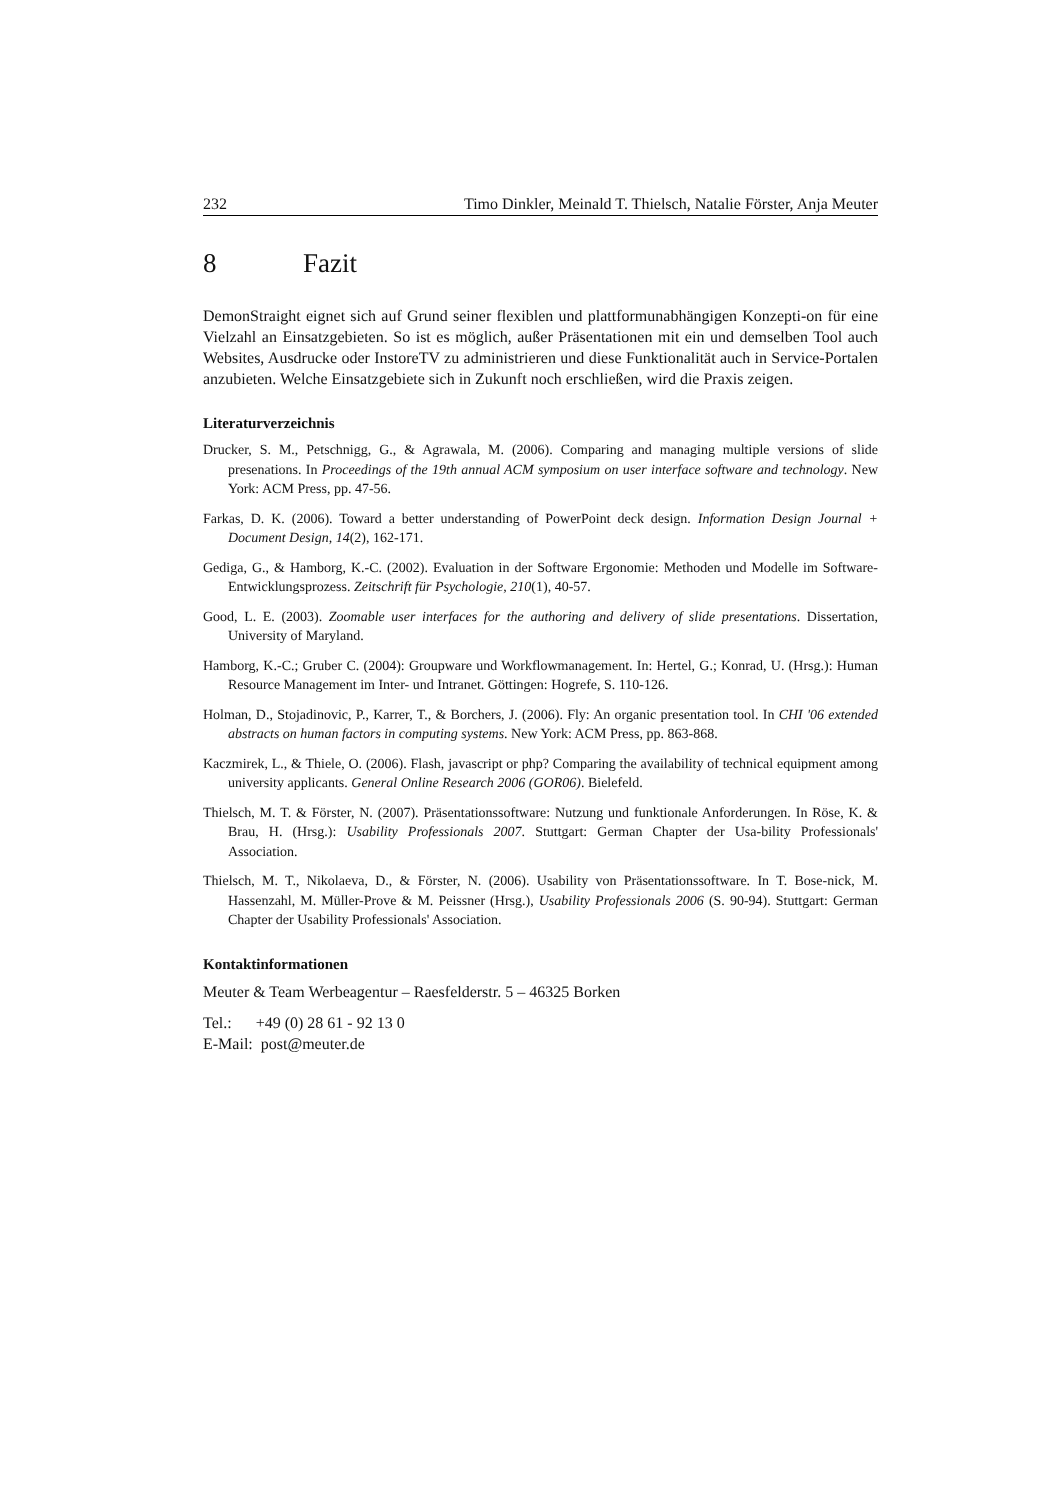232 Timo Dinkler, Meinald T. Thielsch, Natalie Förster, Anja Meuter
8 Fazit
DemonStraight eignet sich auf Grund seiner flexiblen und plattformunabhängigen Konzepti-on für eine Vielzahl an Einsatzgebieten. So ist es möglich, außer Präsentationen mit ein und demselben Tool auch Websites, Ausdrucke oder InstoreTV zu administrieren und diese Funktionalität auch in Service-Portalen anzubieten. Welche Einsatzgebiete sich in Zukunft noch erschließen, wird die Praxis zeigen.
Literaturverzeichnis
Drucker, S. M., Petschnigg, G., & Agrawala, M. (2006). Comparing and managing multiple versions of slide presenations. In Proceedings of the 19th annual ACM symposium on user interface software and technology. New York: ACM Press, pp. 47-56.
Farkas, D. K. (2006). Toward a better understanding of PowerPoint deck design. Information Design Journal + Document Design, 14(2), 162-171.
Gediga, G., & Hamborg, K.-C. (2002). Evaluation in der Software Ergonomie: Methoden und Modelle im Software-Entwicklungsprozess. Zeitschrift für Psychologie, 210(1), 40-57.
Good, L. E. (2003). Zoomable user interfaces for the authoring and delivery of slide presentations. Dissertation, University of Maryland.
Hamborg, K.-C.; Gruber C. (2004): Groupware und Workflowmanagement. In: Hertel, G.; Konrad, U. (Hrsg.): Human Resource Management im Inter- und Intranet. Göttingen: Hogrefe, S. 110-126.
Holman, D., Stojadinovic, P., Karrer, T., & Borchers, J. (2006). Fly: An organic presentation tool. In CHI '06 extended abstracts on human factors in computing systems. New York: ACM Press, pp. 863-868.
Kaczmirek, L., & Thiele, O. (2006). Flash, javascript or php? Comparing the availability of technical equipment among university applicants. General Online Research 2006 (GOR06). Bielefeld.
Thielsch, M. T. & Förster, N. (2007). Präsentationssoftware: Nutzung und funktionale Anforderungen. In Röse, K. & Brau, H. (Hrsg.): Usability Professionals 2007. Stuttgart: German Chapter der Usa-bility Professionals' Association.
Thielsch, M. T., Nikolaeva, D., & Förster, N. (2006). Usability von Präsentationssoftware. In T. Bose-nick, M. Hassenzahl, M. Müller-Prove & M. Peissner (Hrsg.), Usability Professionals 2006 (S. 90-94). Stuttgart: German Chapter der Usability Professionals' Association.
Kontaktinformationen
Meuter & Team Werbeagentur – Raesfelderstr. 5 – 46325 Borken
Tel.: +49 (0) 28 61 - 92 13 0
E-Mail: post@meuter.de